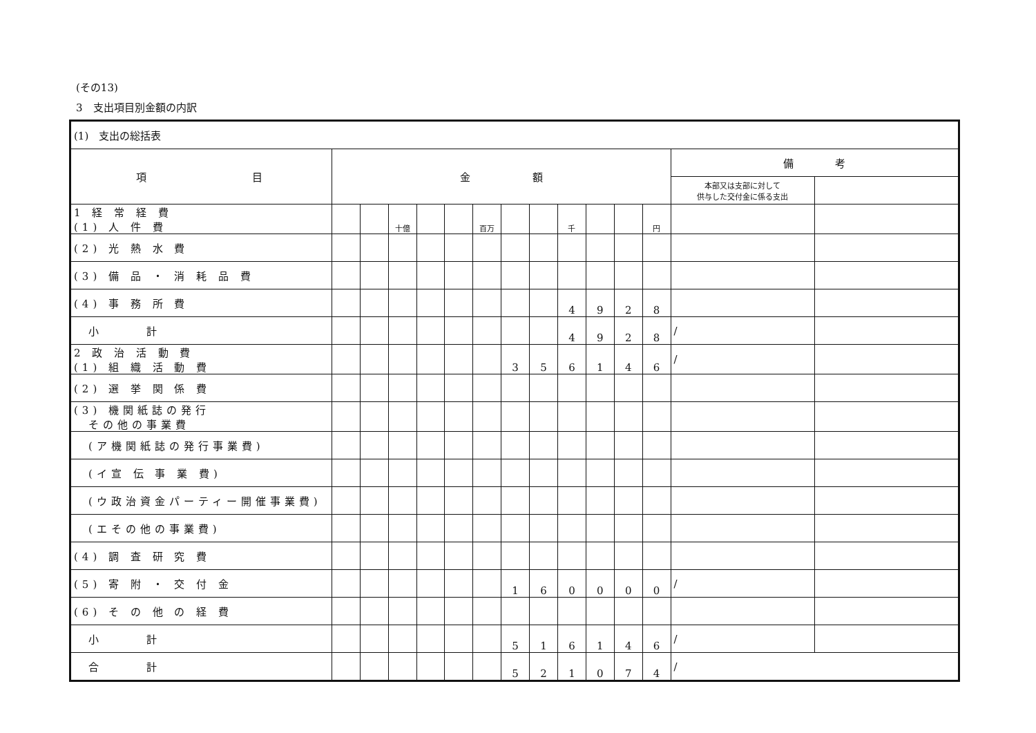(その13)
3　支出項目別金額の内訳
| (1) 支出の総括表 | | | | | | | | | | | | | | |
| 項 目 | 金 額 | | | | | | | | | | | | 備 考 | |
| | | | | | | | | | | | | | 本部又は支部に対して 供与した交付金に係る支出 | |
| 1 経 常 経 費 (1) 人 件 費 | | | 十億 | | | 百万 | | | 千 | | | 円 | | |
| (2) 光 熱 水 費 | | | | | | | | | | | | | | |
| (3) 備 品 ・ 消 耗 品 費 | | | | | | | | | | | | | | |
| (4) 事 務 所 費 | | | | | | | | | 4 | 9 | 2 | 8 | | |
| 小 計 | | | | | | | | | 4 | 9 | 2 | 8 | / | |
| 2 政 治 活 動 費 (1) 組 織 活 動 費 | | | | | | | 3 | 5 | 6 | 1 | 4 | 6 | / | |
| (2) 選 挙 関 係 費 | | | | | | | | | | | | | | |
| (3) 機関紙誌の発行 その他の事業費 | | | | | | | | | | | | | | |
| (ア機関紙誌の発行事業費) | | | | | | | | | | | | | | |
| (イ宣 伝 事 業 費) | | | | | | | | | | | | | | |
| (ウ政治資金パーティー開催事業費) | | | | | | | | | | | | | | |
| (エその他の事業費) | | | | | | | | | | | | | | |
| (4) 調 査 研 究 費 | | | | | | | | | | | | | | |
| (5) 寄 附 ・ 交 付 金 | | | | | | | 1 | 6 | 0 | 0 | 0 | 0 | / | |
| (6) そ の 他 の 経 費 | | | | | | | | | | | | | | |
| 小 計 | | | | | | | 5 | 1 | 6 | 1 | 4 | 6 | / | |
| 合 計 | | | | | | | 5 | 2 | 1 | 0 | 7 | 4 | / | |